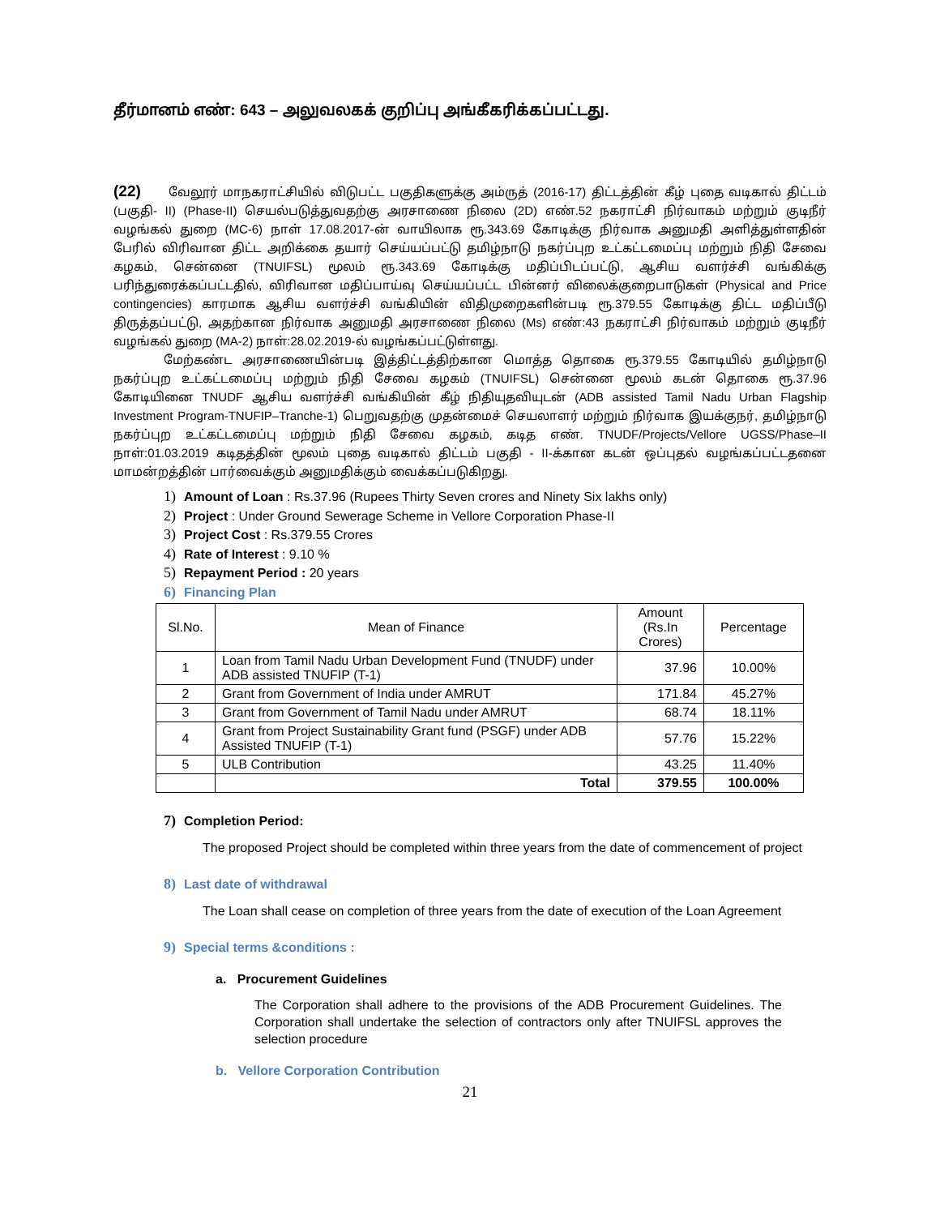தீர்மானம் எண்: 643 – அலுவலகக் குறிப்பு அங்கீகரிக்கப்பட்டது.
(22) வேலூர் மாநகராட்சியில் விடுபட்ட பகுதிகளுக்கு அம்ருத் (2016-17) திட்டத்தின் கீழ் புதை வடிகால் திட்டம் (பகுதி- II) (Phase-II) செயல்படுத்துவதற்கு அரசாணை நிலை (2D) எண்.52 நகராட்சி நிர்வாகம் மற்றும் குடிநீர் வழங்கல் துறை (MC-6) நாள் 17.08.2017-ன் வாயிலாக ரூ.343.69 கோடிக்கு நிர்வாக அனுமதி அளித்துள்ளதின் பேரில் விரிவான திட்ட அறிக்கை தயார் செய்யப்பட்டு தமிழ்நாடு நகர்ப்புற உட்கட்டமைப்பு மற்றும் நிதி சேவை கழகம், சென்னை (TNUIFSL) மூலம் ரூ.343.69 கோடிக்கு மதிப்பிடப்பட்டு, ஆசிய வளர்ச்சி வங்கிக்கு பரிந்துரைக்கப்பட்டதில், விரிவான மதிப்பாய்வு செய்யப்பட்ட பின்னர் விலைக்குறைபாடுகள் (Physical and Price contingencies) காரமாக ஆசிய வளர்ச்சி வங்கியின் விதிமுறைகளின்படி ரூ.379.55 கோடிக்கு திட்ட மதிப்பீடு திருத்தப்பட்டு, அதற்கான நிர்வாக அனுமதி அரசாணை நிலை (Ms) எண்:43 நகராட்சி நிர்வாகம் மற்றும் குடிநீர் வழங்கல் துறை (MA-2) நாள்:28.02.2019-ல் வழங்கப்பட்டுள்ளது.
மேற்கண்ட அரசாணையின்படி இத்திட்டத்திற்கான மொத்த தொகை ரூ.379.55 கோடியில் தமிழ்நாடு நகர்ப்புற உட்கட்டமைப்பு மற்றும் நிதி சேவை கழகம் (TNUIFSL) சென்னை மூலம் கடன் தொகை ரூ.37.96 கோடியினை TNUDF ஆசிய வளர்ச்சி வங்கியின் கீழ் நிதியுதவியுடன் (ADB assisted Tamil Nadu Urban Flagship Investment Program-TNUFIP–Tranche-1) பெறுவதற்கு முதன்மைச் செயலாளர் மற்றும் நிர்வாக இயக்குநர், தமிழ்நாடு நகர்ப்புற உட்கட்டமைப்பு மற்றும் நிதி சேவை கழகம், கடித எண். TNUDF/Projects/Vellore UGSS/Phase–II நாள்:01.03.2019 கடிதத்தின் மூலம் புதை வடிகால் திட்டம் பகுதி - II-க்கான கடன் ஒப்புதல் வழங்கப்பட்டதனை மாமன்றத்தின் பார்வைக்கும் அனுமதிக்கும் வைக்கப்படுகிறது.
1) Amount of Loan : Rs.37.96 (Rupees Thirty Seven crores and Ninety Six lakhs only)
2) Project : Under Ground Sewerage Scheme in Vellore Corporation Phase-II
3) Project Cost : Rs.379.55 Crores
4) Rate of Interest : 9.10 %
5) Repayment Period : 20 years
6) Financing Plan
| Sl.No. | Mean of Finance | Amount (Rs.In Crores) | Percentage |
| --- | --- | --- | --- |
| 1 | Loan from Tamil Nadu Urban Development Fund (TNUDF) under ADB assisted TNUFIP (T-1) | 37.96 | 10.00% |
| 2 | Grant from Government of India under AMRUT | 171.84 | 45.27% |
| 3 | Grant from Government of Tamil Nadu under AMRUT | 68.74 | 18.11% |
| 4 | Grant from Project Sustainability Grant fund (PSGF) under ADB Assisted TNUFIP (T-1) | 57.76 | 15.22% |
| 5 | ULB Contribution | 43.25 | 11.40% |
| | Total | 379.55 | 100.00% |
7) Completion Period:
The proposed Project should be completed within three years from the date of commencement of project
8) Last date of withdrawal
The Loan shall cease on completion of three years from the date of execution of the Loan Agreement
9) Special terms &conditions :
a. Procurement Guidelines
The Corporation shall adhere to the provisions of the ADB Procurement Guidelines. The Corporation shall undertake the selection of contractors only after TNUIFSL approves the selection procedure
b. Vellore Corporation Contribution
21